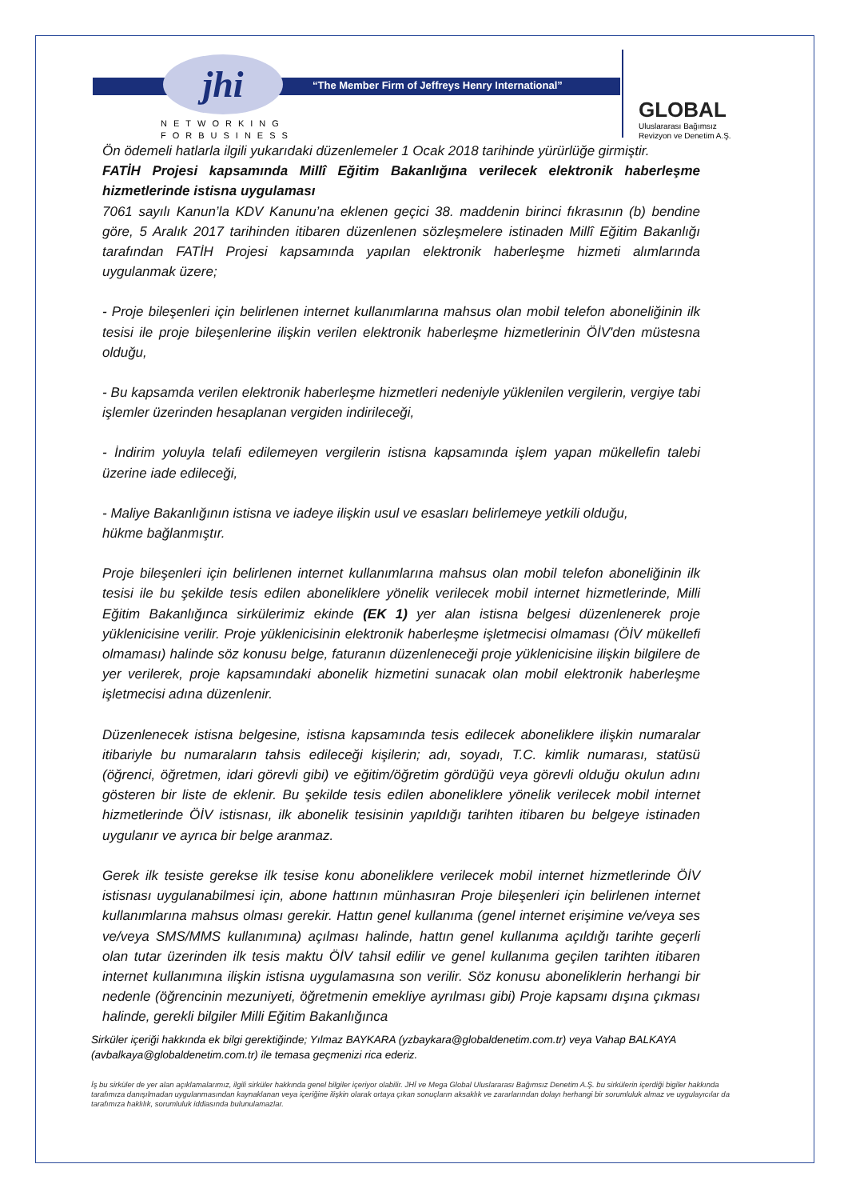“The Member Firm of Jeffreys Henry International” jhi
NETWORKING
FORBUSINESS
GLOBAL
Uluslararası Bağımsız
Revizyon ve Denetim A.Ş.
Ön ödemeli hatlarla ilgili yukarıdaki düzenlemeler 1 Ocak 2018 tarihinde yürürlüğe girmiştir.
FATİH Projesi kapsamında Millî Eğitim Bakanlığına verilecek elektronik haberleşme hizmetlerinde istisna uygulaması
7061 sayılı Kanun’la KDV Kanunu’na eklenen geçici 38. maddenin birinci fıkrasının (b) bendine göre, 5 Aralık 2017 tarihinden itibaren düzenlenen sözleşmelere istinaden Millî Eğitim Bakanlığı tarafından FATİH Projesi kapsamında yapılan elektronik haberleşme hizmeti alımlarında uygulanmak üzere;
- Proje bileşenleri için belirlenen internet kullanımlarına mahsus olan mobil telefon aboneliğinin ilk tesisi ile proje bileşenlerine ilişkin verilen elektronik haberleşme hizmetlerinin ÖİV'den müstesna olduğu,
- Bu kapsamda verilen elektronik haberleşme hizmetleri nedeniyle yüklenilen vergilerin, vergiye tabi işlemler üzerinden hesaplanan vergiden indirileceği,
- İndirim yoluyla telafi edilemeyen vergilerin istisna kapsamında işlem yapan mükellefin talebi üzerine iade edileceği,
- Maliye Bakanlığının istisna ve iadeye ilişkin usul ve esasları belirlemeye yetkili olduğu,
hükme bağlanmıştır.
Proje bileşenleri için belirlenen internet kullanımlarına mahsus olan mobil telefon aboneliğinin ilk tesisi ile bu şekilde tesis edilen aboneliklere yönelik verilecek mobil internet hizmetlerinde, Milli Eğitim Bakanlığınca sirkülerimiz ekinde (EK 1) yer alan istisna belgesi düzenlenerek proje yüklenicisine verilir. Proje yüklenicisinin elektronik haberleşme işletmecisi olmaması (ÖİV mükellefi olmaması) halinde söz konusu belge, faturanın düzenleneceği proje yüklenicisine ilişkin bilgilere de yer verilerek, proje kapsamındaki abonelik hizmetini sunacak olan mobil elektronik haberleşme işletmecisi adına düzenlenir.
Düzenlenecek istisna belgesine, istisna kapsamında tesis edilecek aboneliklere ilişkin numaralar itibariyle bu numaraların tahsis edileceği kişilerin; adı, soyadı, T.C. kimlik numarası, statüsü (öğrenci, öğretmen, idari görevli gibi) ve eğitim/öğretim gördüğü veya görevli olduğu okulun adını gösteren bir liste de eklenir. Bu şekilde tesis edilen aboneliklere yönelik verilecek mobil internet hizmetlerinde ÖİV istisnası, ilk abonelik tesisinin yapıldığı tarihten itibaren bu belgeye istinaden uygulanır ve ayrıca bir belge aranmaz.
Gerek ilk tesiste gerekse ilk tesise konu aboneliklere verilecek mobil internet hizmetlerinde ÖİV istisnası uygulanabilmesi için, abone hattının münhasıran Proje bileşenleri için belirlenen internet kullanımlarına mahsus olması gerekir. Hattın genel kullanıma (genel internet erişimine ve/veya ses ve/veya SMS/MMS kullanımına) açılması halinde, hattın genel kullanıma açıldığı tarihte geçerli olan tutar üzerinden ilk tesis maktu ÖİV tahsil edilir ve genel kullanıma geçilen tarihten itibaren internet kullanımına ilişkin istisna uygulamasına son verilir. Söz konusu aboneliklerin herhangi bir nedenle (öğrencinin mezuniyeti, öğretmenin emekliye ayrılması gibi) Proje kapsamı dışına çıkması halinde, gerekli bilgiler Milli Eğitim Bakanlığınca
Sirküler içeriği hakkında ek bilgi gerektiğinde; Yılmaz BAYKARA (yzbaykara@globaldenetim.com.tr) veya Vahap BALKAYA (avbalkaya@globaldenetim.com.tr) ile temasa geçmenizi rica ederiz.
İş bu sirküler de yer alan açıklamalarımız, ilgili sirküler hakkında genel bilgiler içeriyor olabilir. JHİ ve Mega Global Uluslararası Bağımsız Denetim A.Ş. bu sirkülerin içerdiği bigiler hakkında tarafımıza danışılmadan uygulanmasından kaynaklanan veya içeriğine ilişkin olarak ortaya çıkan sonuçların aksaklık ve zararlarından dolayı herhangi bir sorumluluk almaz ve uygulayıcılar da tarafımıza haklılık, sorumluluk iddiasında bulunulamazlar.